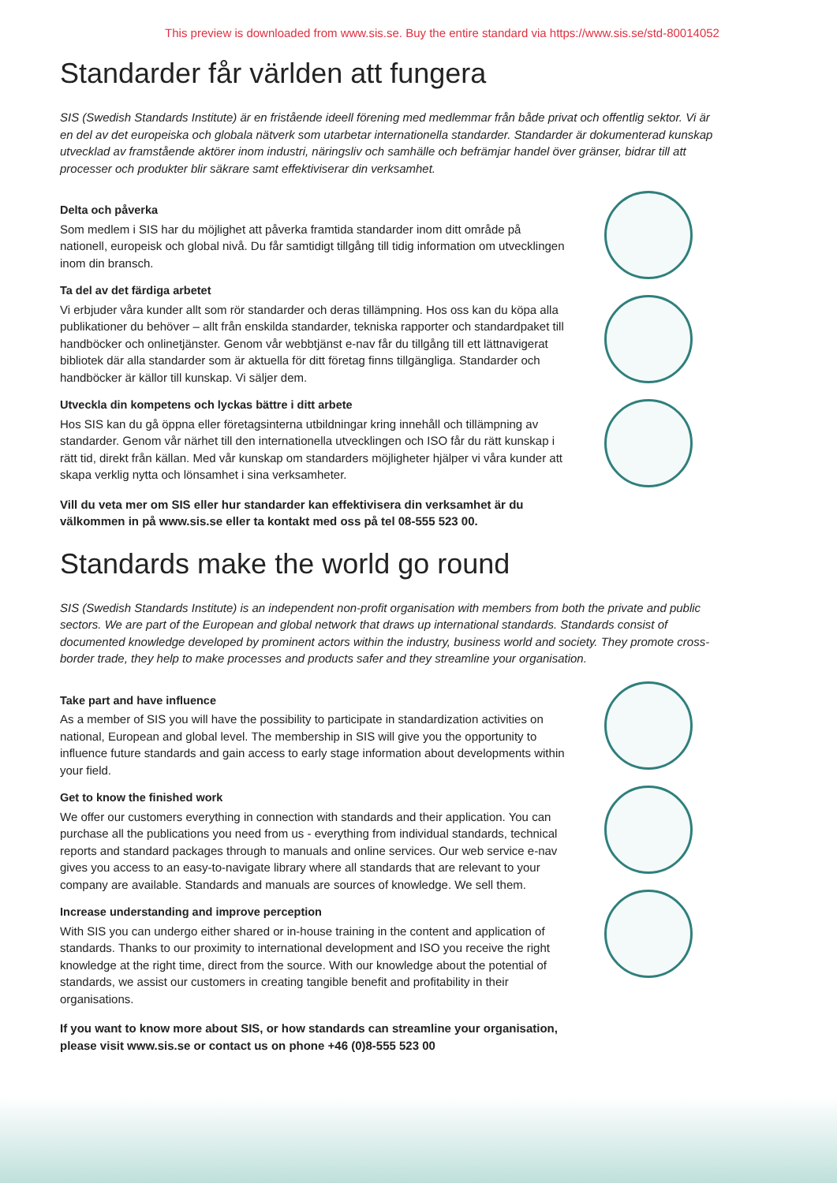This preview is downloaded from www.sis.se. Buy the entire standard via https://www.sis.se/std-80014052
Standarder får världen att fungera
SIS (Swedish Standards Institute) är en fristående ideell förening med medlemmar från både privat och offentlig sektor. Vi är en del av det europeiska och globala nätverk som utarbetar internationella standarder. Standarder är dokumenterad kunskap utvecklad av framstående aktörer inom industri, näringsliv och samhälle och befrämjar handel över gränser, bidrar till att processer och produkter blir säkrare samt effektiviserar din verksamhet.
Delta och påverka
Som medlem i SIS har du möjlighet att påverka framtida standarder inom ditt område på nationell, europeisk och global nivå. Du får samtidigt tillgång till tidig information om utvecklingen inom din bransch.
Ta del av det färdiga arbetet
Vi erbjuder våra kunder allt som rör standarder och deras tillämpning. Hos oss kan du köpa alla publikationer du behöver – allt från enskilda standarder, tekniska rapporter och standardpaket till handböcker och onlinetjänster. Genom vår webbtjänst e-nav får du tillgång till ett lättnavigerat bibliotek där alla standarder som är aktuella för ditt företag finns tillgängliga. Standarder och handböcker är källor till kunskap. Vi säljer dem.
Utveckla din kompetens och lyckas bättre i ditt arbete
Hos SIS kan du gå öppna eller företagsinterna utbildningar kring innehåll och tillämpning av standarder. Genom vår närhet till den internationella utvecklingen och ISO får du rätt kunskap i rätt tid, direkt från källan. Med vår kunskap om standarders möjligheter hjälper vi våra kunder att skapa verklig nytta och lönsamhet i sina verksamheter.
Vill du veta mer om SIS eller hur standarder kan effektivisera din verksamhet är du välkommen in på www.sis.se eller ta kontakt med oss på tel 08-555 523 00.
Standards make the world go round
SIS (Swedish Standards Institute) is an independent non-profit organisation with members from both the private and public sectors. We are part of the European and global network that draws up international standards. Standards consist of documented knowledge developed by prominent actors within the industry, business world and society. They promote cross-border trade, they help to make processes and products safer and they streamline your organisation.
Take part and have influence
As a member of SIS you will have the possibility to participate in standardization activities on national, European and global level. The membership in SIS will give you the opportunity to influence future standards and gain access to early stage information about developments within your field.
Get to know the finished work
We offer our customers everything in connection with standards and their application. You can purchase all the publications you need from us - everything from individual standards, technical reports and standard packages through to manuals and online services. Our web service e-nav gives you access to an easy-to-navigate library where all standards that are relevant to your company are available. Standards and manuals are sources of knowledge. We sell them.
Increase understanding and improve perception
With SIS you can undergo either shared or in-house training in the content and application of standards. Thanks to our proximity to international development and ISO you receive the right knowledge at the right time, direct from the source. With our knowledge about the potential of standards, we assist our customers in creating tangible benefit and profitability in their organisations.
If you want to know more about SIS, or how standards can streamline your organisation, please visit www.sis.se or contact us on phone +46 (0)8-555 523 00